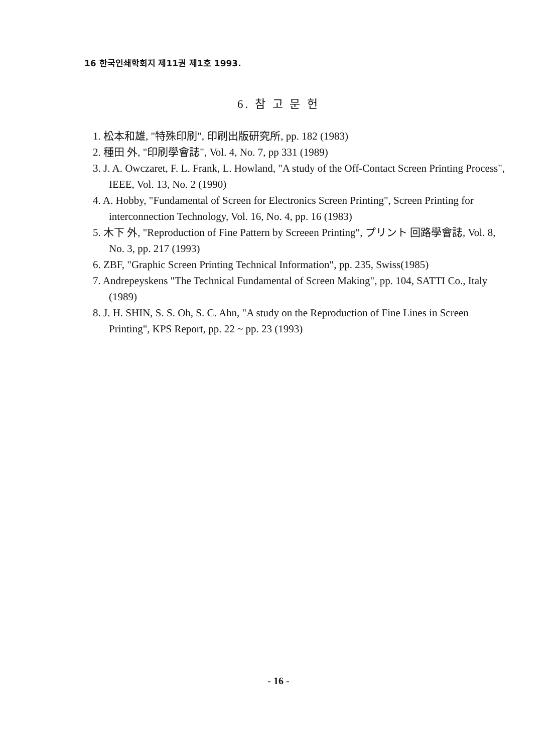16 한국인쇄학회지 제11권 제1호 1993.
6. 참 고 문 헌
1. 松本和雄, "特殊印刷", 印刷出版研究所, pp. 182 (1983)
2. 種田 外, "印刷學會誌", Vol. 4, No. 7, pp 331 (1989)
3. J. A. Owczaret, F. L. Frank, L. Howland, "A study of the Off-Contact Screen Printing Process", IEEE, Vol. 13, No. 2 (1990)
4. A. Hobby, "Fundamental of Screen for Electronics Screen Printing", Screen Printing for interconnection Technology, Vol. 16, No. 4, pp. 16 (1983)
5. 木下 外, "Reproduction of Fine Pattern by Screeen Printing", プリント 回路學會誌, Vol. 8, No. 3, pp. 217 (1993)
6. ZBF, "Graphic Screen Printing Technical Information", pp. 235, Swiss(1985)
7. Andrepeyskens "The Technical Fundamental of Screen Making", pp. 104, SATTI Co., Italy (1989)
8. J. H. SHIN, S. S. Oh, S. C. Ahn, "A study on the Reproduction of Fine Lines in Screen Printing", KPS Report, pp. 22 ~ pp. 23 (1993)
- 16 -